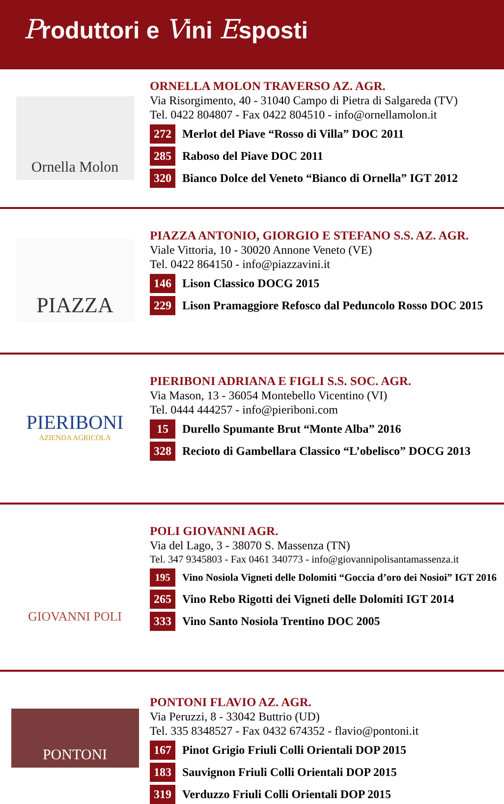Produttori e Vini Esposti
Ornella Molon
ORNELLA MOLON TRAVERSO AZ. AGR.
Via Risorgimento, 40 - 31040 Campo di Pietra di Salgareda (TV)
Tel. 0422 804807 - Fax 0422 804510 - info@ornellamolon.it
272 Merlot del Piave “Rosso di Villa” DOC 2011
285 Raboso del Piave DOC 2011
320 Bianco Dolce del Veneto “Bianco di Ornella” IGT 2012
PIAZZA
PIAZZA ANTONIO, GIORGIO E STEFANO S.S. AZ. AGR.
Viale Vittoria, 10 - 30020 Annone Veneto (VE)
Tel. 0422 864150 - info@piazzavini.it
146 Lison Classico DOCG 2015
229 Lison Pramaggiore Refosco dal Peduncolo Rosso DOC 2015
PIERIBONI
AZIENDA AGRICOLA
PIERIBONI ADRIANA E FIGLI S.S. SOC. AGR.
Via Mason, 13 - 36054 Montebello Vicentino (VI)
Tel. 0444 444257 - info@pieriboni.com
15 Durello Spumante Brut “Monte Alba” 2016
328 Recioto di Gambellara Classico “L’obelisco” DOCG 2013
GIOVANNI POLI
POLI GIOVANNI AGR.
Via del Lago, 3 - 38070 S. Massenza (TN)
Tel. 347 9345803 - Fax 0461 340773 - info@giovannipolisantamassenza.it
195 Vino Nosiola Vigneti delle Dolomiti “Goccia d’oro dei Nosioi” IGT 2016
265 Vino Rebo Rigotti dei Vigneti delle Dolomiti IGT 2014
333 Vino Santo Nosiola Trentino DOC 2005
PONTONI
PONTONI FLAVIO AZ. AGR.
Via Peruzzi, 8 - 33042 Buttrio (UD)
Tel. 335 8348527 - Fax 0432 674352 - flavio@pontoni.it
167 Pinot Grigio Friuli Colli Orientali DOP 2015
183 Sauvignon Friuli Colli Orientali DOP 2015
319 Verduzzo Friuli Colli Orientali DOP 2015